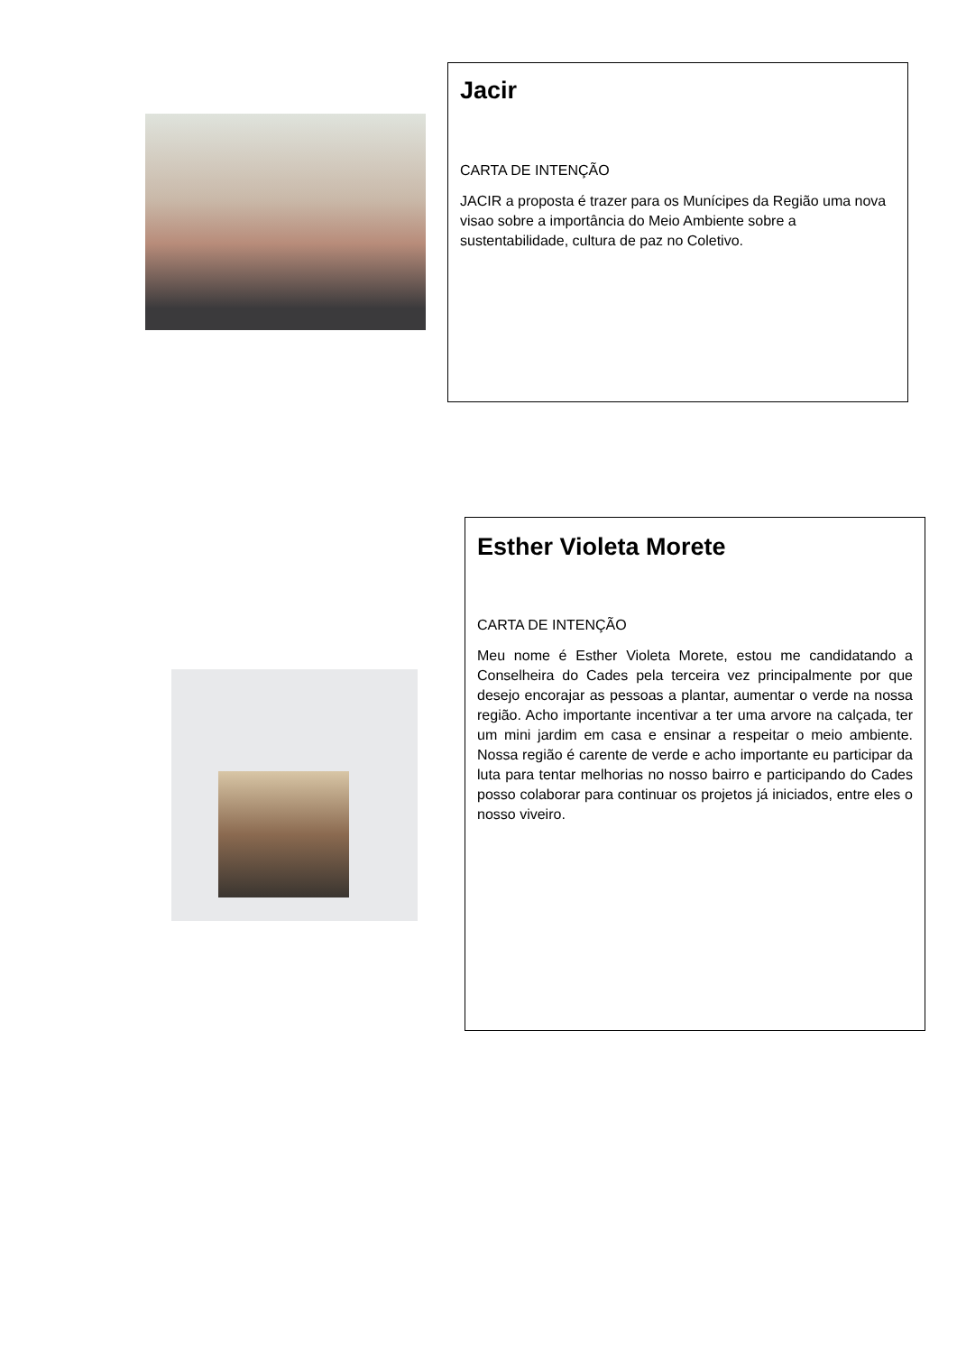Jacir
CARTA DE INTENÇÃO
JACIR a proposta é trazer para os Munícipes da Região uma nova visao sobre a importância do Meio Ambiente sobre a sustentabilidade, cultura de paz no Coletivo.
Esther Violeta Morete
CARTA DE INTENÇÃO
Meu nome é Esther Violeta Morete, estou me candidatando a Conselheira do Cades pela terceira vez principalmente por que desejo encorajar as pessoas a plantar, aumentar o verde na nossa região. Acho importante incentivar a ter uma arvore na calçada, ter um mini jardim em casa e ensinar a respeitar o meio ambiente. Nossa região é carente de verde e acho importante eu participar da luta para tentar melhorias no nosso bairro e participando do Cades posso colaborar para continuar os projetos já iniciados, entre eles o nosso viveiro.